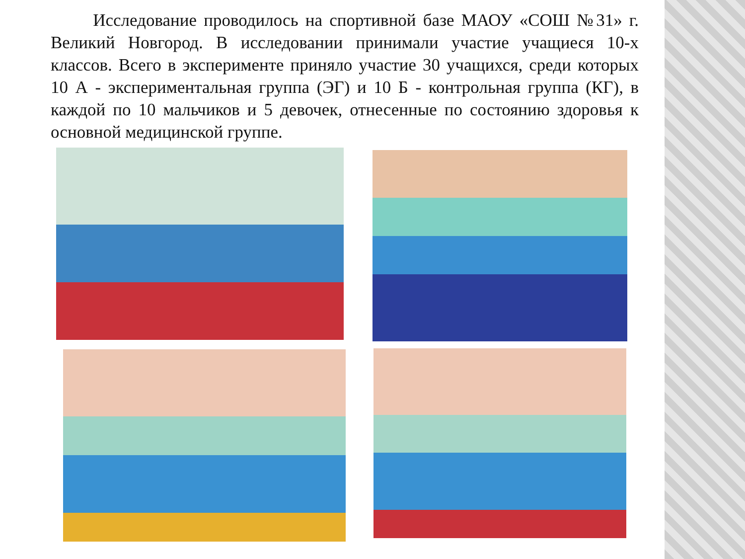Исследование проводилось на спортивной базе МАОУ «СОШ №31» г. Великий Новгород. В исследовании принимали участие учащиеся 10-х классов. Всего в эксперименте приняло участие 30 учащихся, среди которых 10 А - экспериментальная группа (ЭГ) и 10 Б - контрольная группа (КГ), в каждой по 10 мальчиков и 5 девочек, отнесенные по состоянию здоровья к основной медицинской группе.